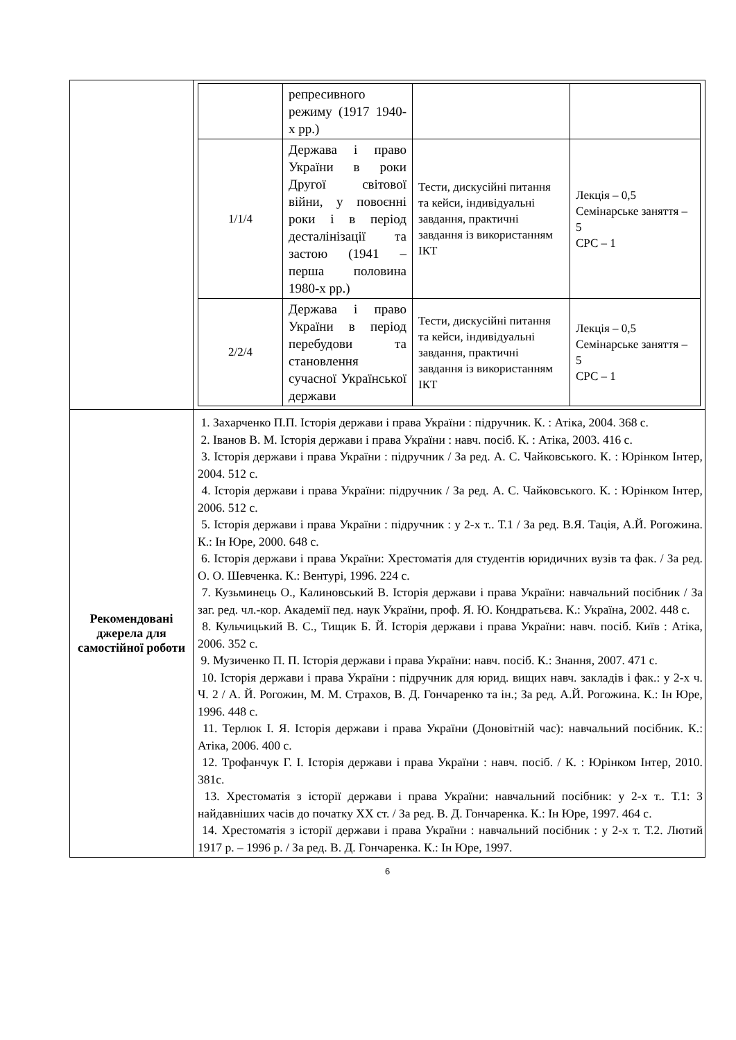| | / / репресивного режиму (1917 1940-х рр.) / / / / 1/1/4 / Держава і право України в роки Другої світової війни, у повоєнні роки і в період десталінізації та застою (1941 – перша половина 1980-х рр.) / Тести, дискусійні питання та кейси, індивідуальні завдання, практичні завдання із використанням ІКТ / Лекція – 0,5 Семінарське заняття – 5 СРС – 1 / / 2/2/4 / Держава і право України в період перебудови та становлення сучасної Української держави / Тести, дискусійні питання та кейси, індивідуальні завдання, практичні завдання із використанням ІКТ / Лекція – 0,5 Семінарське заняття – 5 СРС – 1 / |
| Рекомендовані джерела для самостійної роботи | 1. Захарченко П.П. Історія держави і права України : підручник. К. : Атіка, 2004. 368 с. 2. Іванов В. М. Історія держави і права України : навч. посіб. К. : Атіка, 2003. 416 с. 3. Історія держави і права України : підручник / За ред. А. С. Чайковського. К. : Юрінком Інтер, 2004. 512 с. 4. Історія держави і права України: підручник / За ред. А. С. Чайковського. К. : Юрінком Інтер, 2006. 512 с. 5. Історія держави і права України : підручник : у 2-х т.. Т.1 / За ред. В.Я. Тація, А.Й. Рогожина. К.: Ін Юре, 2000. 648 с. 6. Історія держави і права України: Хрестоматія для студентів юридичних вузів та фак. / За ред. О. О. Шевченка. К.: Вентурі, 1996. 224 с. 7. Кузьминець О., Калиновський В. Історія держави і права України: навчальний посібник / За заг. ред. чл.-кор. Академії пед. наук України, проф. Я. Ю. Кондратьєва. К.: Україна, 2002. 448 с. 8. Кульчицький В. С., Тищик Б. Й. Історія держави і права України: навч. посіб. Київ : Атіка, 2006. 352 с. 9. Музиченко П. П. Історія держави і права України: навч. посіб. К.: Знання, 2007. 471 с. 10. Історія держави і права України : підручник для юрид. вищих навч. закладів і фак.: у 2-х ч. Ч. 2 / А. Й. Рогожин, М. М. Страхов, В. Д. Гончаренко та ін.; За ред. А.Й. Рогожина. К.: Ін Юре, 1996. 448 с. 11. Терлюк І. Я. Історія держави і права України (Доновітній час): навчальний посібник. К.: Атіка, 2006. 400 с. 12. Трофанчук Г. І. Історія держави і права України : навч. посіб. / К. : Юрінком Інтер, 2010. 381с. 13. Хрестоматія з історії держави і права України: навчальний посібник: у 2-х т.. Т.1: З найдавніших часів до початку XX ст. / За ред. В. Д. Гончаренка. К.: Ін Юре, 1997. 464 с. 14. Хрестоматія з історії держави і права України : навчальний посібник : у 2-х т. Т.2. Лютий 1917 р. – 1996 р. / За ред. В. Д. Гончаренка. К.: Ін Юре, 1997. |
6